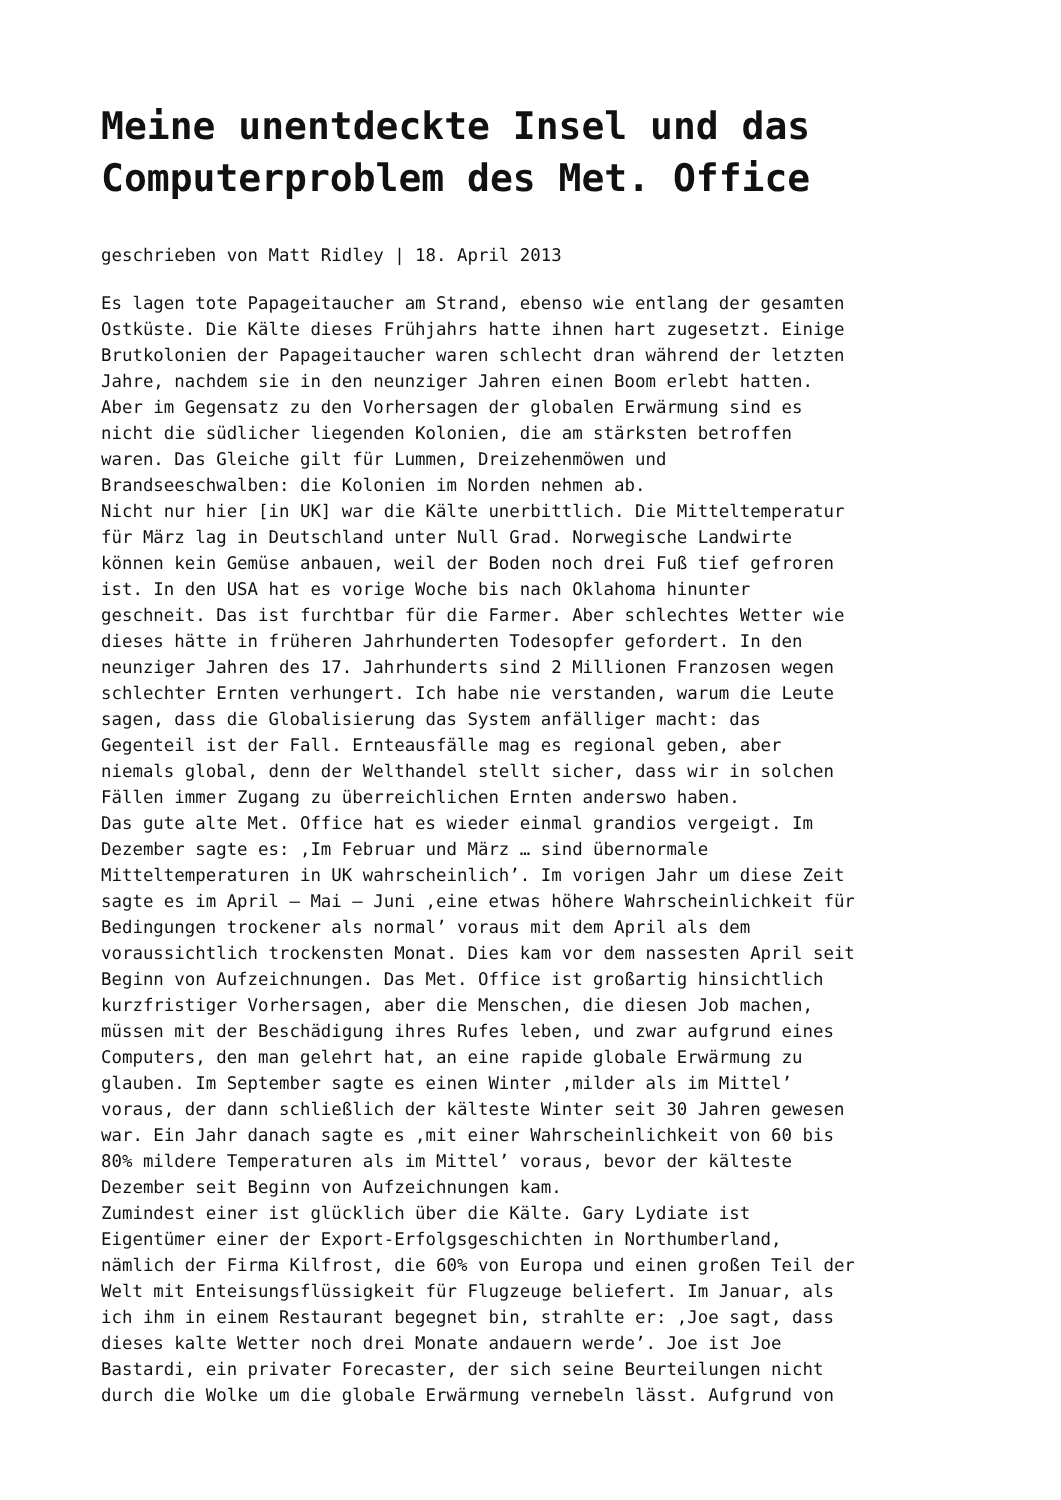Meine unentdeckte Insel und das Computerproblem des Met. Office
geschrieben von Matt Ridley | 18. April 2013
Es lagen tote Papageitaucher am Strand, ebenso wie entlang der gesamten Ostküste. Die Kälte dieses Frühjahrs hatte ihnen hart zugesetzt. Einige Brutkolonien der Papageitaucher waren schlecht dran während der letzten Jahre, nachdem sie in den neunziger Jahren einen Boom erlebt hatten. Aber im Gegensatz zu den Vorhersagen der globalen Erwärmung sind es nicht die südlicher liegenden Kolonien, die am stärksten betroffen waren. Das Gleiche gilt für Lummen, Dreizehenmöwen und Brandseeschwalben: die Kolonien im Norden nehmen ab.
Nicht nur hier [in UK] war die Kälte unerbittlich. Die Mitteltemperatur für März lag in Deutschland unter Null Grad. Norwegische Landwirte können kein Gemüse anbauen, weil der Boden noch drei Fuß tief gefroren ist. In den USA hat es vorige Woche bis nach Oklahoma hinunter geschneit. Das ist furchtbar für die Farmer. Aber schlechtes Wetter wie dieses hätte in früheren Jahrhunderten Todesopfer gefordert. In den neunziger Jahren des 17. Jahrhunderts sind 2 Millionen Franzosen wegen schlechter Ernten verhungert. Ich habe nie verstanden, warum die Leute sagen, dass die Globalisierung das System anfälliger macht: das Gegenteil ist der Fall. Ernteausfälle mag es regional geben, aber niemals global, denn der Welthandel stellt sicher, dass wir in solchen Fällen immer Zugang zu überreichlichen Ernten anderswo haben.
Das gute alte Met. Office hat es wieder einmal grandios vergeigt. Im Dezember sagte es: ‚Im Februar und März … sind übernormale Mitteltemperaturen in UK wahrscheinlich’. Im vorigen Jahr um diese Zeit sagte es im April – Mai – Juni ‚eine etwas höhere Wahrscheinlichkeit für Bedingungen trockener als normal’ voraus mit dem April als dem voraussichtlich trockensten Monat. Dies kam vor dem nassesten April seit Beginn von Aufzeichnungen. Das Met. Office ist großartig hinsichtlich kurzfristiger Vorhersagen, aber die Menschen, die diesen Job machen, müssen mit der Beschädigung ihres Rufes leben, und zwar aufgrund eines Computers, den man gelehrt hat, an eine rapide globale Erwärmung zu glauben. Im September sagte es einen Winter ‚milder als im Mittel’ voraus, der dann schließlich der kälteste Winter seit 30 Jahren gewesen war. Ein Jahr danach sagte es ‚mit einer Wahrscheinlichkeit von 60 bis 80% mildere Temperaturen als im Mittel’ voraus, bevor der kälteste Dezember seit Beginn von Aufzeichnungen kam.
Zumindest einer ist glücklich über die Kälte. Gary Lydiate ist Eigentümer einer der Export-Erfolgsgeschichten in Northumberland, nämlich der Firma Kilfrost, die 60% von Europa und einen großen Teil der Welt mit Enteisungsflüssigkeit für Flugzeuge beliefert. Im Januar, als ich ihm in einem Restaurant begegnet bin, strahlte er: ‚Joe sagt, dass dieses kalte Wetter noch drei Monate andauern werde’. Joe ist Joe Bastardi, ein privater Forecaster, der sich seine Beurteilungen nicht durch die Wolke um die globale Erwärmung vernebeln lässt. Aufgrund von